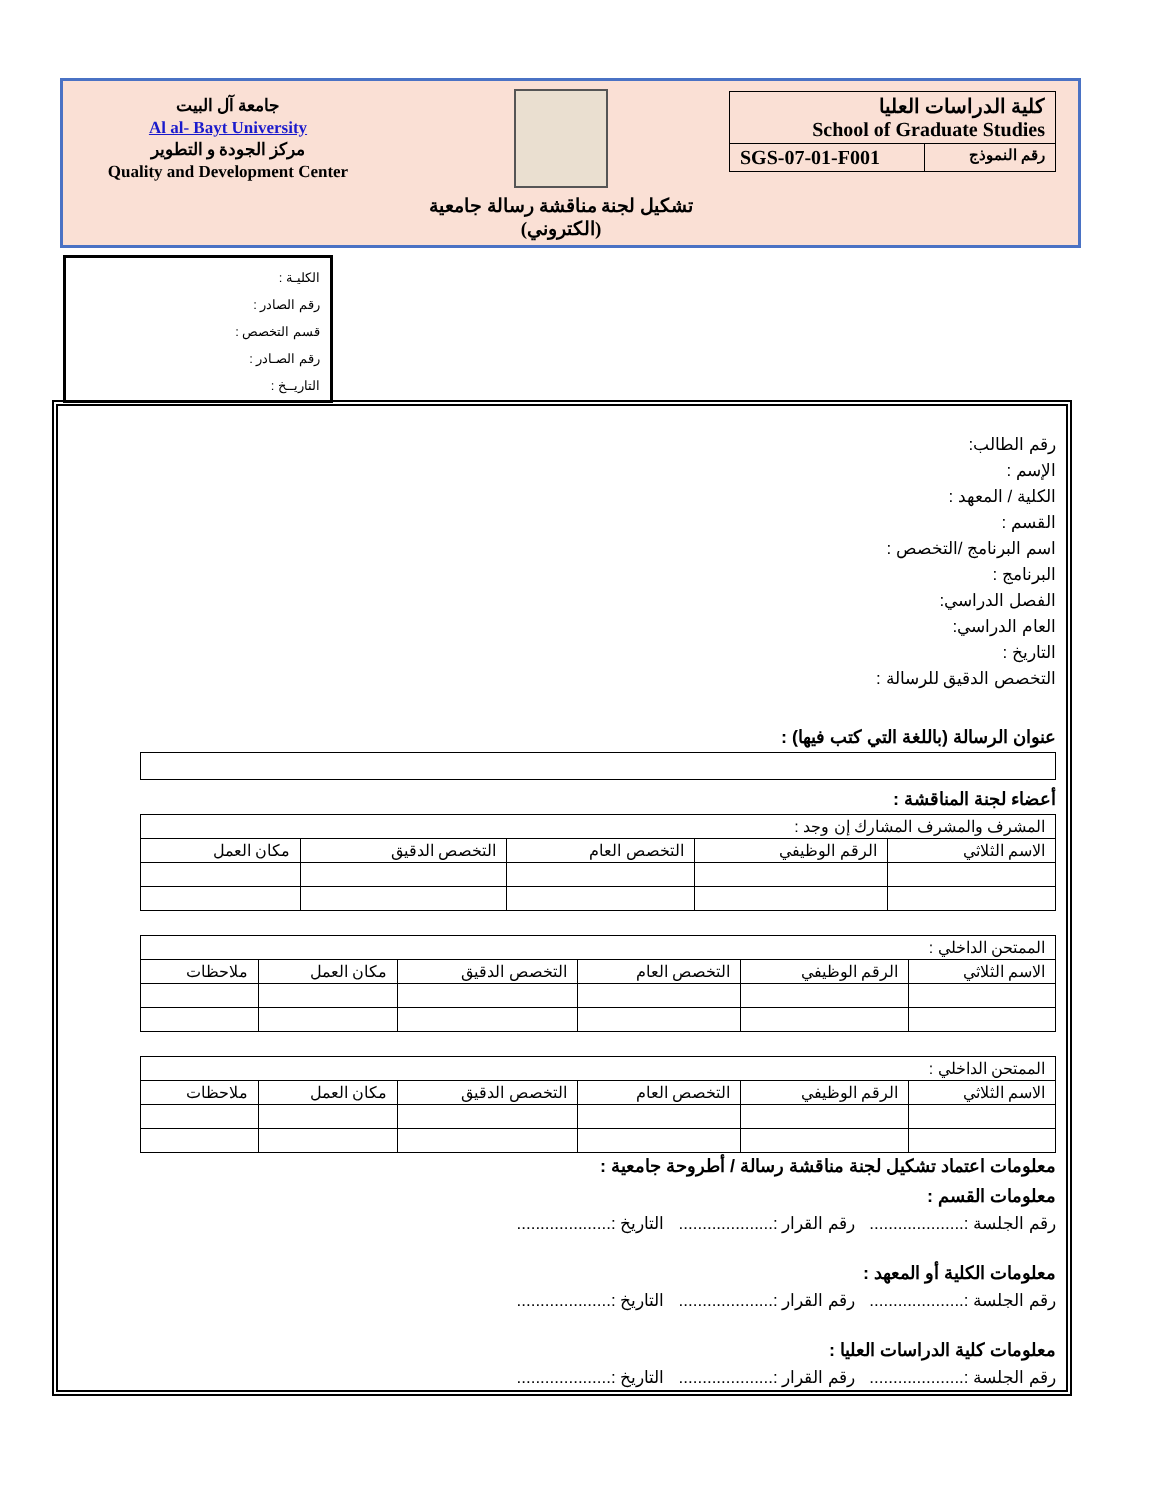جامعة آل البيت
Al al- Bayt University
مركز الجودة و التطوير
Quality and Development Center
تشكيل لجنة مناقشة رسالة جامعية
(الكتروني)
كلية الدراسات العليا
School of Graduate Studies
SGS-07-01-F001 رقم النموذج
الكليـة :
رقم الصادر :
قسم التخصص :
رقم الصـادر :
التاريــخ :
رقم الطالب:
الإسم :
الكلية / المعهد :
القسم :
اسم البرنامج /التخصص :
البرنامج :
الفصل الدراسي:
العام الدراسي:
التاريخ :
التخصص الدقيق للرسالة :
عنوان الرسالة (باللغة التي كتب فيها) :
أعضاء لجنة المناقشة :
| المشرف والمشرف المشارك إن وجد : | | | | |
| الاسم الثلاثي | الرقم الوظيفي | التخصص العام | التخصص الدقيق | مكان العمل |
| الممتحن الداخلي : | | | | | |
| الاسم الثلاثي | الرقم الوظيفي | التخصص العام | التخصص الدقيق | مكان العمل | ملاحظات |
| الممتحن الداخلي : | | | | | |
| الاسم الثلاثي | الرقم الوظيفي | التخصص العام | التخصص الدقيق | مكان العمل | ملاحظات |
معلومات اعتماد تشكيل لجنة مناقشة رسالة / أطروحة جامعية :
معلومات القسم :
رقم الجلسة :.................... رقم القرار :.................... التاريخ :....................
معلومات الكلية أو المعهد :
رقم الجلسة :.................... رقم القرار :.................... التاريخ :....................
معلومات كلية الدراسات العليا :
رقم الجلسة :.................... رقم القرار :.................... التاريخ :....................